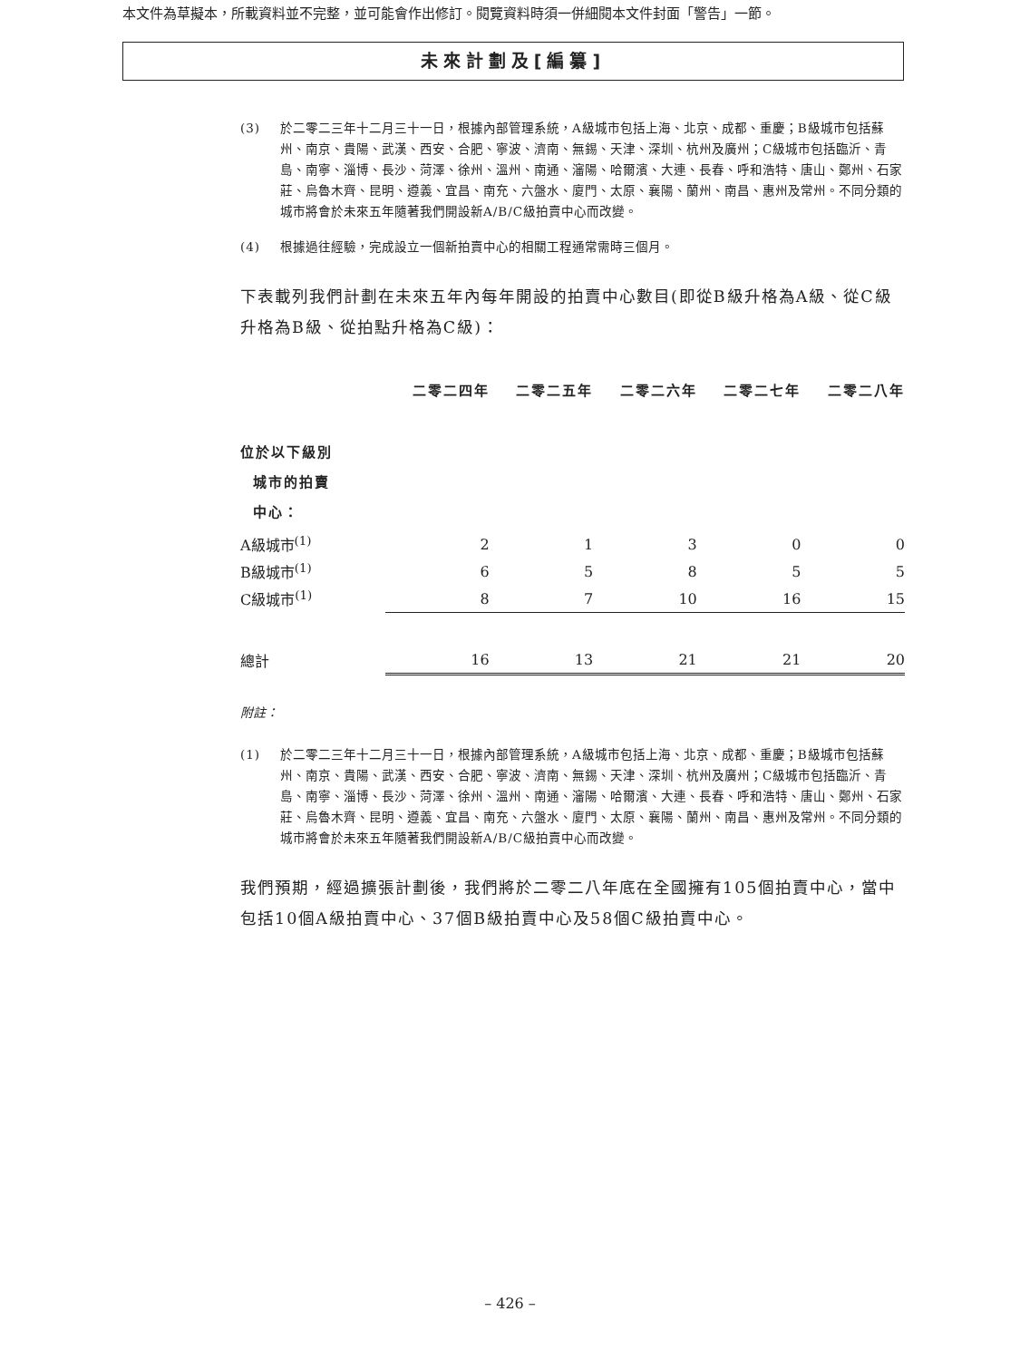本文件為草擬本，所載資料並不完整，並可能會作出修訂。閱覽資料時須一併細閱本文件封面「警告」一節。
未來計劃及[編纂]
(3) 於二零二三年十二月三十一日，根據內部管理系統，A級城市包括上海、北京、成都、重慶；B級城市包括蘇州、南京、貴陽、武漢、西安、合肥、寧波、濟南、無錫、天津、深圳、杭州及廣州；C級城市包括臨沂、青島、南寧、淄博、長沙、菏澤、徐州、溫州、南通、瀋陽、哈爾濱、大連、長春、呼和浩特、唐山、鄭州、石家莊、烏魯木齊、昆明、遵義、宜昌、南充、六盤水、廈門、太原、襄陽、蘭州、南昌、惠州及常州。不同分類的城市將會於未來五年隨著我們開設新A/B/C級拍賣中心而改變。
(4) 根據過往經驗，完成設立一個新拍賣中心的相關工程通常需時三個月。
下表載列我們計劃在未來五年內每年開設的拍賣中心數目(即從B級升格為A級、從C級升格為B級、從拍點升格為C級)：
| | 二零二四年 | | 二零二五年 | | 二零二六年 | | 二零二七年 | | 二零二八年 |
| --- | --- | --- | --- | --- | --- | --- | --- | --- | --- |
| 位於以下級別 城市的拍賣 中心： | | | | | | | | | |
| A級城市<sup>(1)</sup> | 2 | | 1 | | 3 | | 0 | | 0 |
| B級城市<sup>(1)</sup> | 6 | | 5 | | 8 | | 5 | | 5 |
| C級城市<sup>(1)</sup> | 8 | | 7 | | 10 | | 16 | | 15 |
| 總計 | 16 | | 13 | | 21 | | 21 | | 20 |
附註：
(1) 於二零二三年十二月三十一日，根據內部管理系統，A級城市包括上海、北京、成都、重慶；B級城市包括蘇州、南京、貴陽、武漢、西安、合肥、寧波、濟南、無錫、天津、深圳、杭州及廣州；C級城市包括臨沂、青島、南寧、淄博、長沙、菏澤、徐州、溫州、南通、瀋陽、哈爾濱、大連、長春、呼和浩特、唐山、鄭州、石家莊、烏魯木齊、昆明、遵義、宜昌、南充、六盤水、廈門、太原、襄陽、蘭州、南昌、惠州及常州。不同分類的城市將會於未來五年隨著我們開設新A/B/C級拍賣中心而改變。
我們預期，經過擴張計劃後，我們將於二零二八年底在全國擁有105個拍賣中心，當中包括10個A級拍賣中心、37個B級拍賣中心及58個C級拍賣中心。
– 426 –